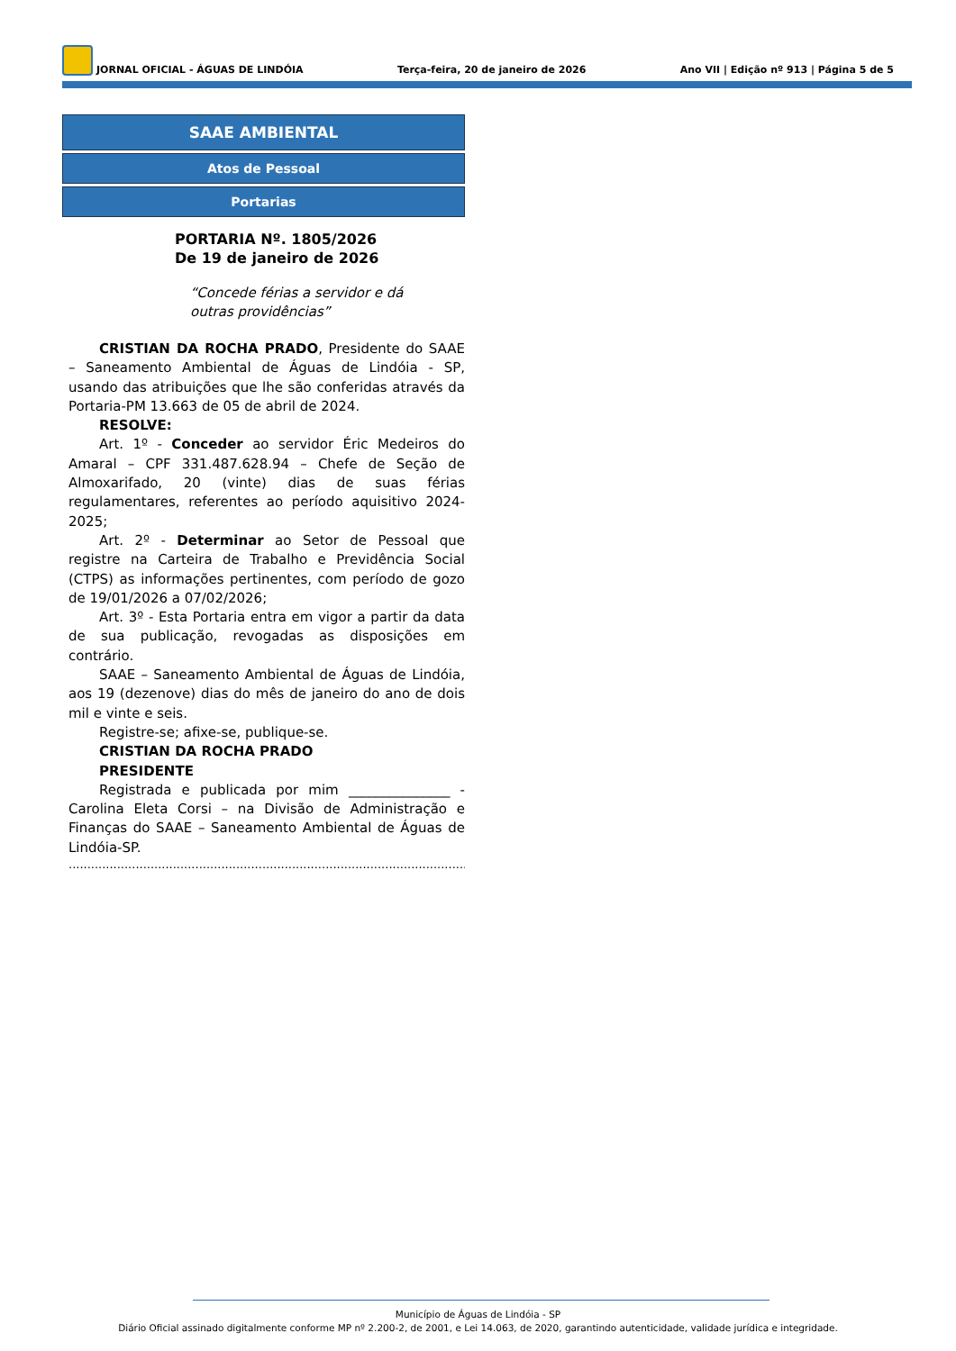JORNAL OFICIAL - ÁGUAS DE LINDÓIA
Terça-feira, 20 de janeiro de 2026
Ano VII | Edição nº 913 | Página 5 de 5
SAAE AMBIENTAL
Atos de Pessoal
Portarias
PORTARIA Nº. 1805/2026
De 19 de janeiro de 2026
“Concede férias a servidor e dá
outras providências”
CRISTIAN DA ROCHA PRADO, Presidente do SAAE – Saneamento Ambiental de Águas de Lindóia - SP, usando das atribuições que lhe são conferidas através da Portaria-PM 13.663 de 05 de abril de 2024.
RESOLVE:
Art. 1º - Conceder ao servidor Éric Medeiros do Amaral – CPF 331.487.628.94 – Chefe de Seção de Almoxarifado, 20 (vinte) dias de suas férias regulamentares, referentes ao período aquisitivo 2024-2025;
Art. 2º - Determinar ao Setor de Pessoal que registre na Carteira de Trabalho e Previdência Social (CTPS) as informações pertinentes, com período de gozo de 19/01/2026 a 07/02/2026;
Art. 3º - Esta Portaria entra em vigor a partir da data de sua publicação, revogadas as disposições em contrário.
SAAE – Saneamento Ambiental de Águas de Lindóia, aos 19 (dezenove) dias do mês de janeiro do ano de dois mil e vinte e seis.
Registre-se; afixe-se, publique-se.
CRISTIAN DA ROCHA PRADO
PRESIDENTE
Registrada e publicada por mim _______________ - Carolina Eleta Corsi – na Divisão de Administração e Finanças do SAAE – Saneamento Ambiental de Águas de Lindóia-SP.
..............................................................................................................................
Município de Águas de Lindóia - SP
Diário Oficial assinado digitalmente conforme MP nº 2.200-2, de 2001, e Lei 14.063, de 2020, garantindo autenticidade, validade jurídica e integridade.